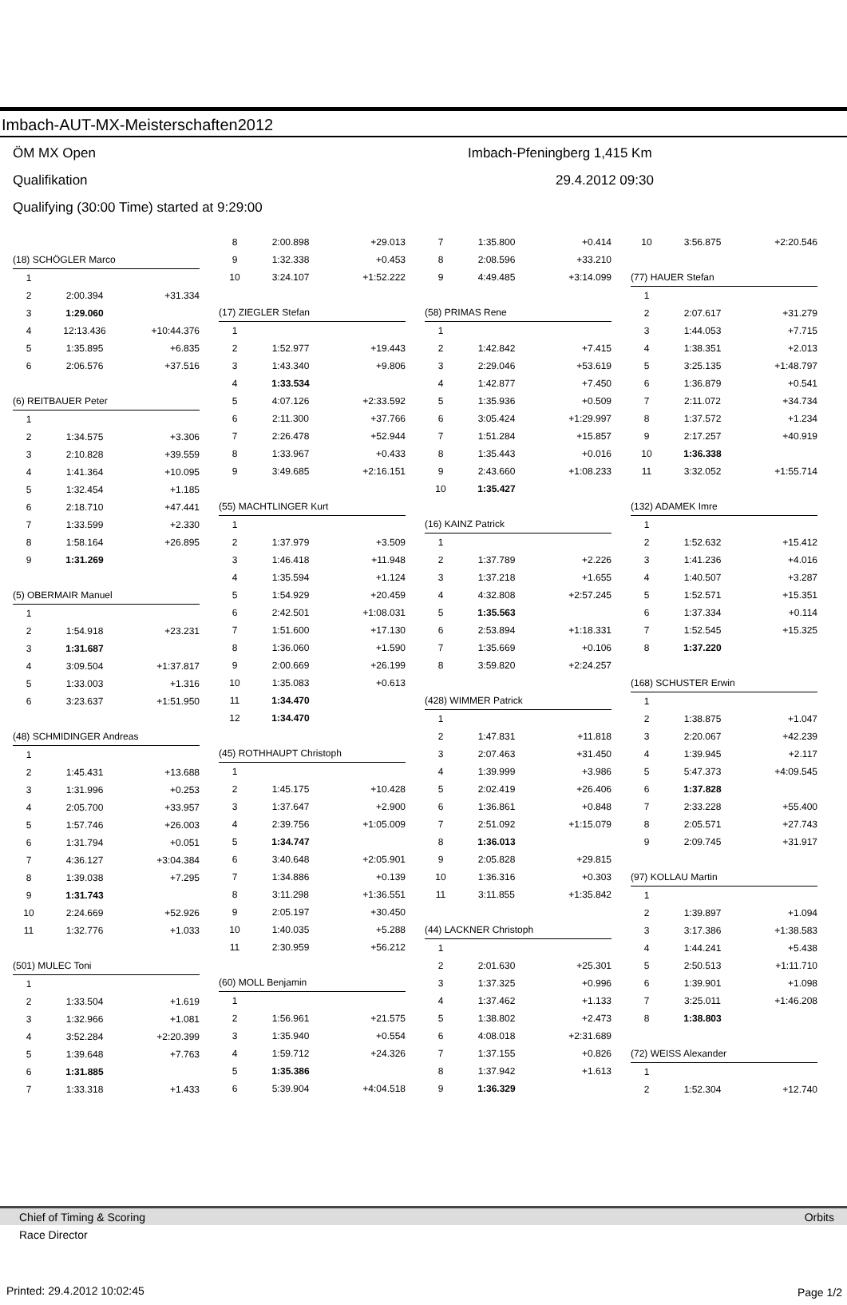Imbach-AUT-MX-Meisterschaften2012
ÖM MX Open Imbach-Pfeningberg 1,415 Km
Qualifikation 29.4.2012 09:30
Qualifying (30:00 Time) started at 9:29:00
| (18) SCHÖGLER Marco | | |
| 1 | | |
| 2 | 2:00.394 | +31.334 |
| 3 | 1:29.060 | |
| 4 | 12:13.436 | +10:44.376 |
| 5 | 1:35.895 | +6.835 |
| 6 | 2:06.576 | +37.516 |
| (6) REITBAUER Peter | | |
| 1 | | |
| 2 | 1:34.575 | +3.306 |
| 3 | 2:10.828 | +39.559 |
| 4 | 1:41.364 | +10.095 |
| 5 | 1:32.454 | +1.185 |
| 6 | 2:18.710 | +47.441 |
| 7 | 1:33.599 | +2.330 |
| 8 | 1:58.164 | +26.895 |
| 9 | 1:31.269 | |
| (5) OBERMAIR Manuel | | |
| 1 | | |
| 2 | 1:54.918 | +23.231 |
| 3 | 1:31.687 | |
| 4 | 3:09.504 | +1:37.817 |
| 5 | 1:33.003 | +1.316 |
| 6 | 3:23.637 | +1:51.950 |
| (48) SCHMIDINGER Andreas | | |
| 1 | | |
| 2 | 1:45.431 | +13.688 |
| 3 | 1:31.996 | +0.253 |
| 4 | 2:05.700 | +33.957 |
| 5 | 1:57.746 | +26.003 |
| 6 | 1:31.794 | +0.051 |
| 7 | 4:36.127 | +3:04.384 |
| 8 | 1:39.038 | +7.295 |
| 9 | 1:31.743 | |
| 10 | 2:24.669 | +52.926 |
| 11 | 1:32.776 | +1.033 |
| (501) MULEC Toni | | |
| 1 | | |
| 2 | 1:33.504 | +1.619 |
| 3 | 1:32.966 | +1.081 |
| 4 | 3:52.284 | +2:20.399 |
| 5 | 1:39.648 | +7.763 |
| 6 | 1:31.885 | |
| 7 | 1:33.318 | +1.433 |
| 8 | 2:00.898 | +29.013 |
| 9 | 1:32.338 | +0.453 |
| 10 | 3:24.107 | +1:52.222 |
| (17) ZIEGLER Stefan | | |
| 1 | | |
| 2 | 1:52.977 | +19.443 |
| 3 | 1:43.340 | +9.806 |
| 4 | 1:33.534 | |
| 5 | 4:07.126 | +2:33.592 |
| 6 | 2:11.300 | +37.766 |
| 7 | 2:26.478 | +52.944 |
| 8 | 1:33.967 | +0.433 |
| 9 | 3:49.685 | +2:16.151 |
| (55) MACHTLINGER Kurt | | |
| 1 | | |
| 2 | 1:37.979 | +3.509 |
| 3 | 1:46.418 | +11.948 |
| 4 | 1:35.594 | +1.124 |
| 5 | 1:54.929 | +20.459 |
| 6 | 2:42.501 | +1:08.031 |
| 7 | 1:51.600 | +17.130 |
| 8 | 1:36.060 | +1.590 |
| 9 | 2:00.669 | +26.199 |
| 10 | 1:35.083 | +0.613 |
| 11 | 1:34.470 | |
| 12 | 1:34.470 | |
| (45) ROTHHAUPT Christoph | | |
| 1 | | |
| 2 | 1:45.175 | +10.428 |
| 3 | 1:37.647 | +2.900 |
| 4 | 2:39.756 | +1:05.009 |
| 5 | 1:34.747 | |
| 6 | 3:40.648 | +2:05.901 |
| 7 | 1:34.886 | +0.139 |
| 8 | 3:11.298 | +1:36.551 |
| 9 | 2:05.197 | +30.450 |
| 10 | 1:40.035 | +5.288 |
| 11 | 2:30.959 | +56.212 |
| (60) MOLL Benjamin | | |
| 1 | | |
| 2 | 1:56.961 | +21.575 |
| 3 | 1:35.940 | +0.554 |
| 4 | 1:59.712 | +24.326 |
| 5 | 1:35.386 | |
| 6 | 5:39.904 | +4:04.518 |
| 7 | 1:35.800 | +0.414 |
| 8 | 2:08.596 | +33.210 |
| 9 | 4:49.485 | +3:14.099 |
| (58) PRIMAS Rene | | |
| 1 | | |
| 2 | 1:42.842 | +7.415 |
| 3 | 2:29.046 | +53.619 |
| 4 | 1:42.877 | +7.450 |
| 5 | 1:35.936 | +0.509 |
| 6 | 3:05.424 | +1:29.997 |
| 7 | 1:51.284 | +15.857 |
| 8 | 1:35.443 | +0.016 |
| 9 | 2:43.660 | +1:08.233 |
| 10 | 1:35.427 | |
| (16) KAINZ Patrick | | |
| 1 | | |
| 2 | 1:37.789 | +2.226 |
| 3 | 1:37.218 | +1.655 |
| 4 | 4:32.808 | +2:57.245 |
| 5 | 1:35.563 | |
| 6 | 2:53.894 | +1:18.331 |
| 7 | 1:35.669 | +0.106 |
| 8 | 3:59.820 | +2:24.257 |
| (428) WIMMER Patrick | | |
| 1 | | |
| 2 | 1:47.831 | +11.818 |
| 3 | 2:07.463 | +31.450 |
| 4 | 1:39.999 | +3.986 |
| 5 | 2:02.419 | +26.406 |
| 6 | 1:36.861 | +0.848 |
| 7 | 2:51.092 | +1:15.079 |
| 8 | 1:36.013 | |
| 9 | 2:05.828 | +29.815 |
| 10 | 1:36.316 | +0.303 |
| 11 | 3:11.855 | +1:35.842 |
| (44) LACKNER Christoph | | |
| 1 | | |
| 2 | 2:01.630 | +25.301 |
| 3 | 1:37.325 | +0.996 |
| 4 | 1:37.462 | +1.133 |
| 5 | 1:38.802 | +2.473 |
| 6 | 4:08.018 | +2:31.689 |
| 7 | 1:37.155 | +0.826 |
| 8 | 1:37.942 | +1.613 |
| 9 | 1:36.329 | |
| 10 | 3:56.875 | +2:20.546 |
| (77) HAUER Stefan | | |
| 1 | | |
| 2 | 2:07.617 | +31.279 |
| 3 | 1:44.053 | +7.715 |
| 4 | 1:38.351 | +2.013 |
| 5 | 3:25.135 | +1:48.797 |
| 6 | 1:36.879 | +0.541 |
| 7 | 2:11.072 | +34.734 |
| 8 | 1:37.572 | +1.234 |
| 9 | 2:17.257 | +40.919 |
| 10 | 1:36.338 | |
| 11 | 3:32.052 | +1:55.714 |
| (132) ADAMEK Imre | | |
| 1 | | |
| 2 | 1:52.632 | +15.412 |
| 3 | 1:41.236 | +4.016 |
| 4 | 1:40.507 | +3.287 |
| 5 | 1:52.571 | +15.351 |
| 6 | 1:37.334 | +0.114 |
| 7 | 1:52.545 | +15.325 |
| 8 | 1:37.220 | |
| (168) SCHUSTER Erwin | | |
| 1 | | |
| 2 | 1:38.875 | +1.047 |
| 3 | 2:20.067 | +42.239 |
| 4 | 1:39.945 | +2.117 |
| 5 | 5:47.373 | +4:09.545 |
| 6 | 1:37.828 | |
| 7 | 2:33.228 | +55.400 |
| 8 | 2:05.571 | +27.743 |
| 9 | 2:09.745 | +31.917 |
| (97) KOLLAU Martin | | |
| 1 | | |
| 2 | 1:39.897 | +1.094 |
| 3 | 3:17.386 | +1:38.583 |
| 4 | 1:44.241 | +5.438 |
| 5 | 2:50.513 | +1:11.710 |
| 6 | 1:39.901 | +1.098 |
| 7 | 3:25.011 | +1:46.208 |
| 8 | 1:38.803 | |
| (72) WEISS Alexander | | |
| 1 | | |
| 2 | 1:52.304 | +12.740 |
Chief of Timing & Scoring Orbits
Race Director
Printed: 29.4.2012 10:02:45 Page 1/2